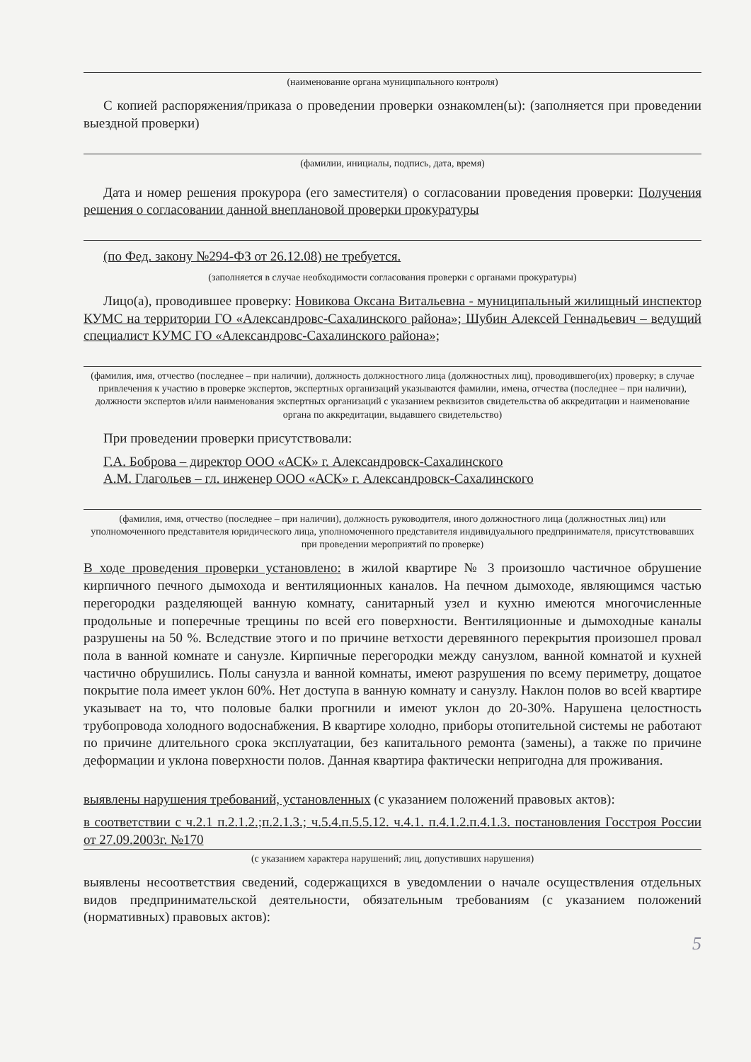(наименование органа муниципального контроля)
С копией распоряжения/приказа о проведении проверки ознакомлен(ы): (заполняется при проведении выездной проверки)
(фамилии, инициалы, подпись, дата, время)
Дата и номер решения прокурора (его заместителя) о согласовании проведения проверки: Получения решения о согласовании данной внеплановой проверки прокуратуры
(по Фед. закону №294-ФЗ от 26.12.08) не требуется.
(заполняется в случае необходимости согласования проверки с органами прокуратуры)
Лицо(а), проводившее проверку: Новикова Оксана Витальевна - муниципальный жилищный инспектор КУМС на территории ГО «Александровс-Сахалинского района»; Шубин Алексей Геннадьевич – ведущий специалист КУМС ГО «Александровс-Сахалинского района»;
(фамилия, имя, отчество (последнее – при наличии), должность должностного лица (должностных лиц), проводившего(их) проверку; в случае привлечения к участию в проверке экспертов, экспертных организаций указываются фамилии, имена, отчества (последнее – при наличии), должности экспертов и/или наименования экспертных организаций с указанием реквизитов свидетельства об аккредитации и наименование органа по аккредитации, выдавшего свидетельство)
При проведении проверки присутствовали:
Г.А. Боброва – директор ООО «АСК» г. Александровск-Сахалинского
А.М. Глагольев – гл. инженер ООО «АСК» г. Александровск-Сахалинского
(фамилия, имя, отчество (последнее – при наличии), должность руководителя, иного должностного лица (должностных лиц) или уполномоченного представителя юридического лица, уполномоченного представителя индивидуального предпринимателя, присутствовавших при проведении мероприятий по проверке)
В ходе проведения проверки установлено: в жилой квартире № 3 произошло частичное обрушение кирпичного печного дымохода и вентиляционных каналов. На печном дымоходе, являющимся частью перегородки разделяющей ванную комнату, санитарный узел и кухню имеются многочисленные продольные и поперечные трещины по всей его поверхности. Вентиляционные и дымоходные каналы разрушены на 50 %. Вследствие этого и по причине ветхости деревянного перекрытия произошел провал пола в ванной комнате и санузле. Кирпичные перегородки между санузлом, ванной комнатой и кухней частично обрушились. Полы санузла и ванной комнаты, имеют разрушения по всему периметру, дощатое покрытие пола имеет уклон 60%. Нет доступа в ванную комнату и санузлу. Наклон полов во всей квартире указывает на то, что половые балки прогнили и имеют уклон до 20-30%. Нарушена целостность трубопровода холодного водоснабжения. В квартире холодно, приборы отопительной системы не работают по причине длительного срока эксплуатации, без капитального ремонта (замены), а также по причине деформации и уклона поверхности полов. Данная квартира фактически непригодна для проживания.
выявлены нарушения требований, установленных (с указанием положений правовых актов):
в соответствии с ч.2.1 п.2.1.2.;п.2.1.3.; ч.5.4.п.5.5.12. ч.4.1. п.4.1.2.п.4.1.3. постановления Госстроя России от 27.09.2003г. №170
(с указанием характера нарушений; лиц, допустивших нарушения)
выявлены несоответствия сведений, содержащихся в уведомлении о начале осуществления отдельных видов предпринимательской деятельности, обязательным требованиям (с указанием положений (нормативных) правовых актов):
5